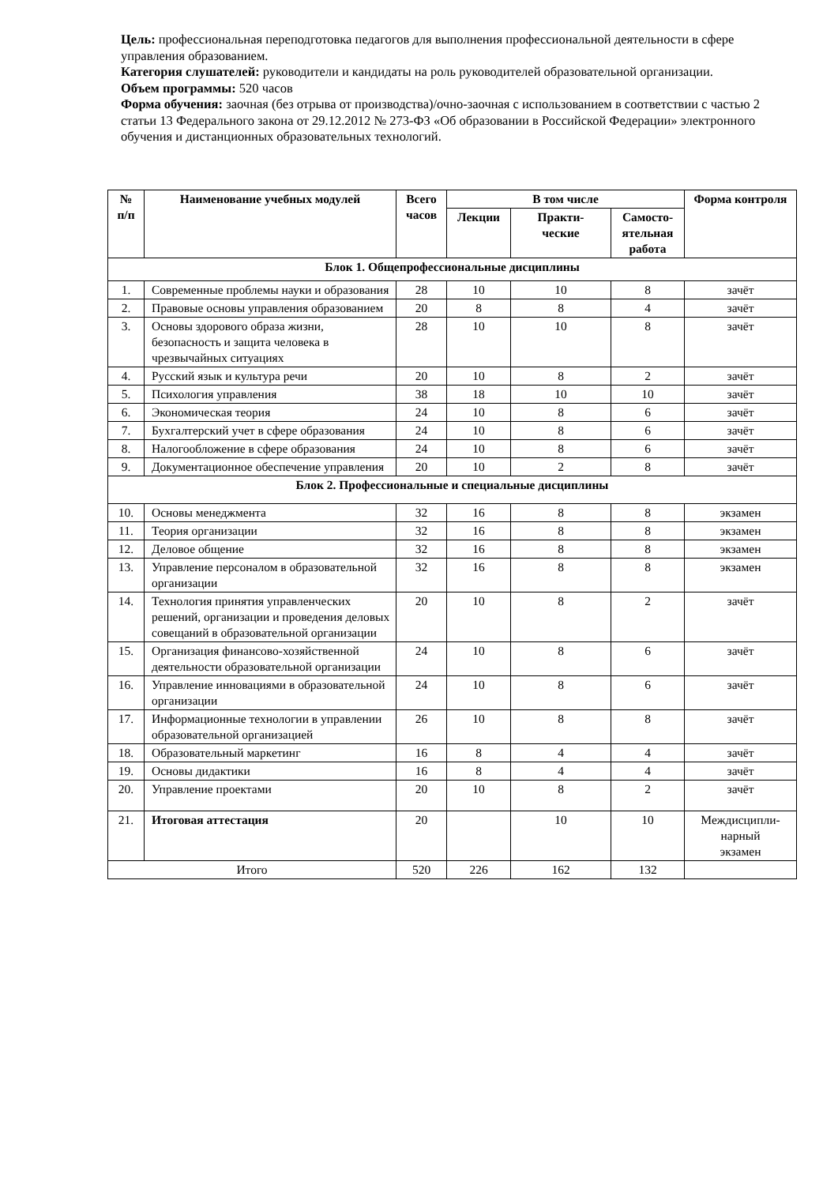Цель: профессиональная переподготовка педагогов для выполнения профессиональной деятельности в сфере управления образованием.
Категория слушателей: руководители и кандидаты на роль руководителей образовательной организации.
Объем программы: 520 часов
Форма обучения: заочная (без отрыва от производства)/очно-заочная с использованием в соответствии с частью 2 статьи 13 Федерального закона от 29.12.2012 № 273-ФЗ «Об образовании в Российской Федерации» электронного обучения и дистанционных образовательных технологий.
| № п/п | Наименование учебных модулей | Всего часов | В том числе | | | Форма контроля |
| --- | --- | --- | --- | --- | --- | --- |
| | | | Лекции | Практи- ческие | Самосто- ятельная работа | |
| Блок 1. Общепрофессиональные дисциплины | | | | | | |
| 1. | Современные проблемы науки и образования | 28 | 10 | 10 | 8 | зачёт |
| 2. | Правовые основы управления образованием | 20 | 8 | 8 | 4 | зачёт |
| 3. | Основы здорового образа жизни, безопасность и защита человека в чрезвычайных ситуациях | 28 | 10 | 10 | 8 | зачёт |
| 4. | Русский язык и культура речи | 20 | 10 | 8 | 2 | зачёт |
| 5. | Психология управления | 38 | 18 | 10 | 10 | зачёт |
| 6. | Экономическая теория | 24 | 10 | 8 | 6 | зачёт |
| 7. | Бухгалтерский учет в сфере образования | 24 | 10 | 8 | 6 | зачёт |
| 8. | Налогообложение в сфере образования | 24 | 10 | 8 | 6 | зачёт |
| 9. | Документационное обеспечение управления | 20 | 10 | 2 | 8 | зачёт |
| Блок 2. Профессиональные и специальные дисциплины | | | | | | |
| 10. | Основы менеджмента | 32 | 16 | 8 | 8 | экзамен |
| 11. | Теория организации | 32 | 16 | 8 | 8 | экзамен |
| 12. | Деловое общение | 32 | 16 | 8 | 8 | экзамен |
| 13. | Управление персоналом в образовательной организации | 32 | 16 | 8 | 8 | экзамен |
| 14. | Технология принятия управленческих решений, организации и проведения деловых совещаний в образовательной организации | 20 | 10 | 8 | 2 | зачёт |
| 15. | Организация финансово-хозяйственной деятельности образовательной организации | 24 | 10 | 8 | 6 | зачёт |
| 16. | Управление инновациями в образовательной организации | 24 | 10 | 8 | 6 | зачёт |
| 17. | Информационные технологии в управлении образовательной организацией | 26 | 10 | 8 | 8 | зачёт |
| 18. | Образовательный маркетинг | 16 | 8 | 4 | 4 | зачёт |
| 19. | Основы дидактики | 16 | 8 | 4 | 4 | зачёт |
| 20. | Управление проектами | 20 | 10 | 8 | 2 | зачёт |
| 21. | Итоговая аттестация | 20 | | 10 | 10 | Междисципли- нарный экзамен |
| Итого | | 520 | 226 | 162 | 132 | |